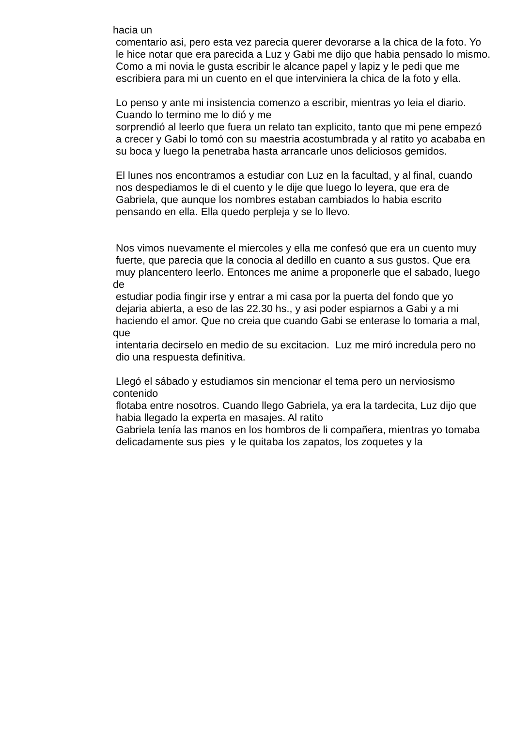hacia un
comentario asi, pero esta vez parecia querer devorarse a la chica de la foto. Yo
le hice notar que era parecida a Luz y Gabi me dijo que habia pensado lo mismo.
Como a mi novia le gusta escribir le alcance papel y lapiz y le pedi que me
escribiera para mi un cuento en el que interviniera la chica de la foto y ella.
Lo penso y ante mi insistencia comenzo a escribir, mientras yo leia el diario.
Cuando lo termino me lo dió y me
sorprendió al leerlo que fuera un relato tan explicito, tanto que mi pene empezó
a crecer y Gabi lo tomó con su maestria acostumbrada y al ratito yo acababa en
su boca y luego la penetraba hasta arrancarle unos deliciosos gemidos.
El lunes nos encontramos a estudiar con Luz en la facultad, y al final, cuando
nos despediamos le di el cuento y le dije que luego lo leyera, que era de
Gabriela, que aunque los nombres estaban cambiados lo habia escrito
pensando en ella. Ella quedo perpleja y se lo llevo.
Nos vimos nuevamente el miercoles y ella me confesó que era un cuento muy
fuerte, que parecia que la conocia al dedillo en cuanto a sus gustos. Que era
muy plancentero leerlo. Entonces me anime a proponerle que el sabado, luego de
estudiar podia fingir irse y entrar a mi casa por la puerta del fondo que yo
dejaria abierta, a eso de las 22.30 hs., y asi poder espiarnos a Gabi y a mi
haciendo el amor. Que no creia que cuando Gabi se enterase lo tomaria a mal, que
intentaria decirselo en medio de su excitacion. Luz me miró incredula pero no
dio una respuesta definitiva.
Llegó el sábado y estudiamos sin mencionar el tema pero un nerviosismo contenido
flotaba entre nosotros. Cuando llego Gabriela, ya era la tardecita, Luz dijo que
habia llegado la experta en masajes. Al ratito
Gabriela tenía las manos en los hombros de li compañera, mientras yo tomaba
delicadamente sus pies y le quitaba los zapatos, los zoquetes y la